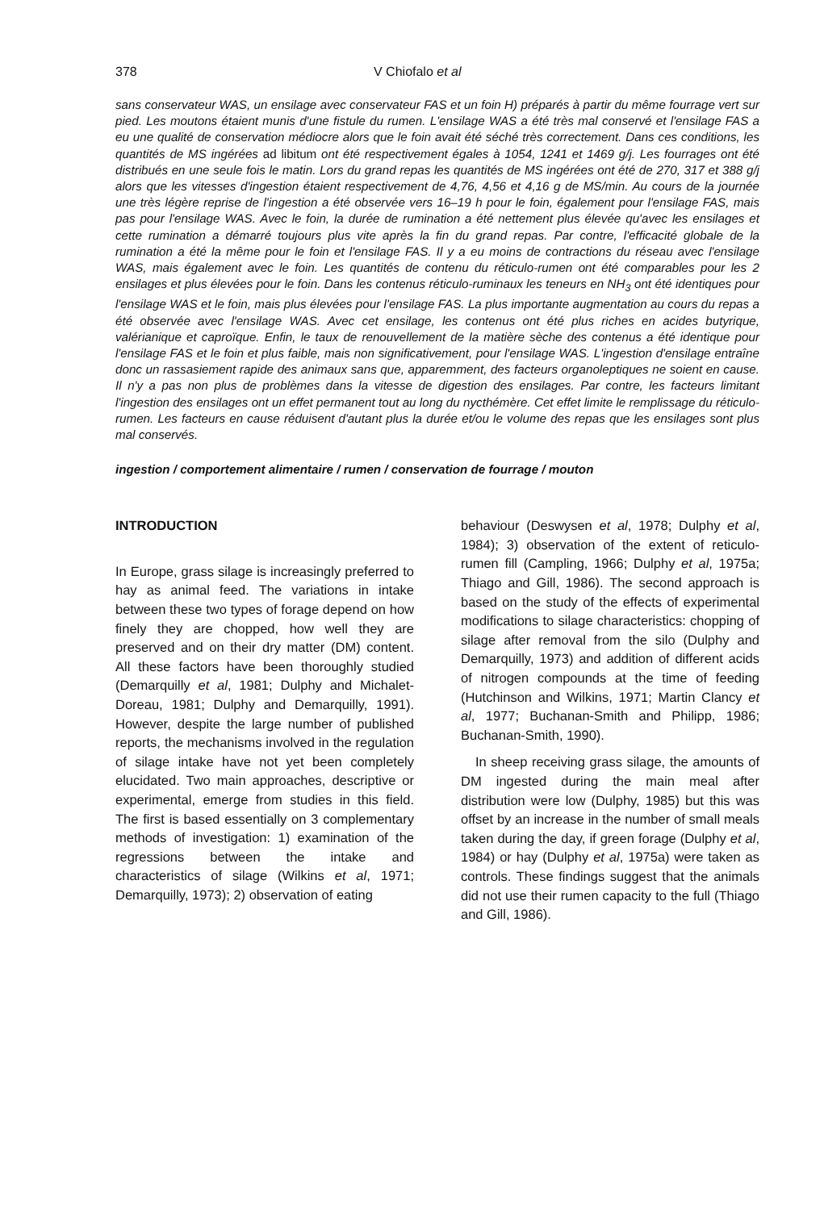378 V Chiofalo et al
sans conservateur WAS, un ensilage avec conservateur FAS et un foin H) préparés à partir du même fourrage vert sur pied. Les moutons étaient munis d'une fistule du rumen. L'ensilage WAS a été très mal conservé et l'ensilage FAS a eu une qualité de conservation médiocre alors que le foin avait été séché très correctement. Dans ces conditions, les quantités de MS ingérées ad libitum ont été respectivement égales à 1054, 1241 et 1469 g/j. Les fourrages ont été distribués en une seule fois le matin. Lors du grand repas les quantités de MS ingérées ont été de 270, 317 et 388 g/j alors que les vitesses d'ingestion étaient respectivement de 4,76, 4,56 et 4,16 g de MS/min. Au cours de la journée une très légère reprise de l'ingestion a été observée vers 16–19 h pour le foin, également pour l'ensilage FAS, mais pas pour l'ensilage WAS. Avec le foin, la durée de rumination a été nettement plus élevée qu'avec les ensilages et cette rumination a démarré toujours plus vite après la fin du grand repas. Par contre, l'efficacité globale de la rumination a été la même pour le foin et l'ensilage FAS. Il y a eu moins de contractions du réseau avec l'ensilage WAS, mais également avec le foin. Les quantités de contenu du réticulo-rumen ont été comparables pour les 2 ensilages et plus élevées pour le foin. Dans les contenus réticulo-ruminaux les teneurs en NH<sub>3</sub> ont été identiques pour l'ensilage WAS et le foin, mais plus élevées pour l'ensilage FAS. La plus importante augmentation au cours du repas a été observée avec l'ensilage WAS. Avec cet ensilage, les contenus ont été plus riches en acides butyrique, valérianique et caproïque. Enfin, le taux de renouvellement de la matière sèche des contenus a été identique pour l'ensilage FAS et le foin et plus faible, mais non significativement, pour l'ensilage WAS. L'ingestion d'ensilage entraîne donc un rassasiement rapide des animaux sans que, apparemment, des facteurs organoleptiques ne soient en cause. Il n'y a pas non plus de problèmes dans la vitesse de digestion des ensilages. Par contre, les facteurs limitant l'ingestion des ensilages ont un effet permanent tout au long du nycthémère. Cet effet limite le remplissage du réticulo-rumen. Les facteurs en cause réduisent d'autant plus la durée et/ou le volume des repas que les ensilages sont plus mal conservés.
ingestion / comportement alimentaire / rumen / conservation de fourrage / mouton
INTRODUCTION
In Europe, grass silage is increasingly preferred to hay as animal feed. The variations in intake between these two types of forage depend on how finely they are chopped, how well they are preserved and on their dry matter (DM) content. All these factors have been thoroughly studied (Demarquilly et al, 1981; Dulphy and Michalet-Doreau, 1981; Dulphy and Demarquilly, 1991). However, despite the large number of published reports, the mechanisms involved in the regulation of silage intake have not yet been completely elucidated. Two main approaches, descriptive or experimental, emerge from studies in this field. The first is based essentially on 3 complementary methods of investigation: 1) examination of the regressions between the intake and characteristics of silage (Wilkins et al, 1971; Demarquilly, 1973); 2) observation of eating
behaviour (Deswysen et al, 1978; Dulphy et al, 1984); 3) observation of the extent of reticulo-rumen fill (Campling, 1966; Dulphy et al, 1975a; Thiago and Gill, 1986). The second approach is based on the study of the effects of experimental modifications to silage characteristics: chopping of silage after removal from the silo (Dulphy and Demarquilly, 1973) and addition of different acids of nitrogen compounds at the time of feeding (Hutchinson and Wilkins, 1971; Martin Clancy et al, 1977; Buchanan-Smith and Philipp, 1986; Buchanan-Smith, 1990).
In sheep receiving grass silage, the amounts of DM ingested during the main meal after distribution were low (Dulphy, 1985) but this was offset by an increase in the number of small meals taken during the day, if green forage (Dulphy et al, 1984) or hay (Dulphy et al, 1975a) were taken as controls. These findings suggest that the animals did not use their rumen capacity to the full (Thiago and Gill, 1986).